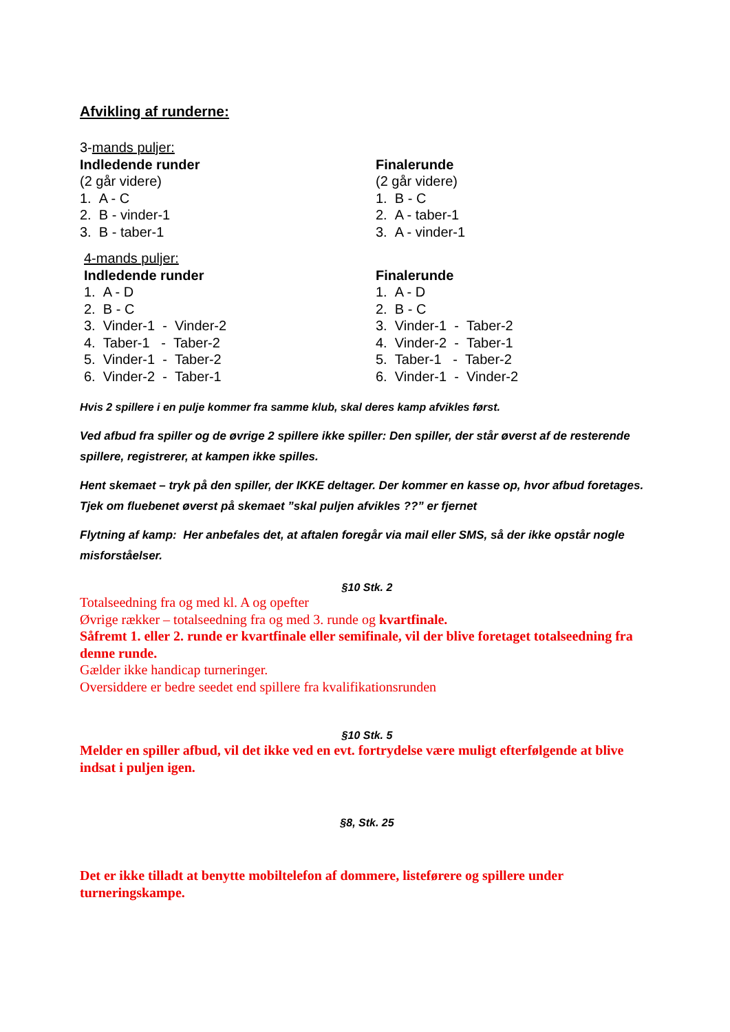Afvikling af runderne:
3-mands puljer:
Indledende runder
(2 går videre)
1. A - C
2. B - vinder-1
3. B - taber-1
Finalerunde
(2 går videre)
1. B - C
2. A - taber-1
3. A - vinder-1
4-mands puljer:
Indledende runder
1. A - D
2. B - C
3. Vinder-1 - Vinder-2
4. Taber-1 - Taber-2
5. Vinder-1 - Taber-2
6. Vinder-2 - Taber-1
Finalerunde
1. A - D
2. B - C
3. Vinder-1 - Taber-2
4. Vinder-2 - Taber-1
5. Taber-1 - Taber-2
6. Vinder-1 - Vinder-2
Hvis 2 spillere i en pulje kommer fra samme klub, skal deres kamp afvikles først.
Ved afbud fra spiller og de øvrige 2 spillere ikke spiller: Den spiller, der står øverst af de resterende spillere, registrerer, at kampen ikke spilles.
Hent skemaet – tryk på den spiller, der IKKE deltager. Der kommer en kasse op, hvor afbud foretages. Tjek om fluebenet øverst på skemaet ”skal puljen afvikles ??” er fjernet
Flytning af kamp: Her anbefales det, at aftalen foregår via mail eller SMS, så der ikke opstår nogle misforståelser.
§10 Stk. 2
Totalseedning fra og med kl. A og opefter
Øvrige rækker – totalseedning fra og med 3. runde og kvartfinale.
Såfremt 1. eller 2. runde er kvartfinale eller semifinale, vil der blive foretaget totalseedning fra denne runde.
Gælder ikke handicap turneringer.
Oversiddere er bedre seedet end spillere fra kvalifikationsrunden
§10 Stk. 5
Melder en spiller afbud, vil det ikke ved en evt. fortrydelse være muligt efterfølgende at blive indsat i puljen igen.
§8, Stk. 25
Det er ikke tilladt at benytte mobiltelefon af dommere, listeførere og spillere under turneringskampe.